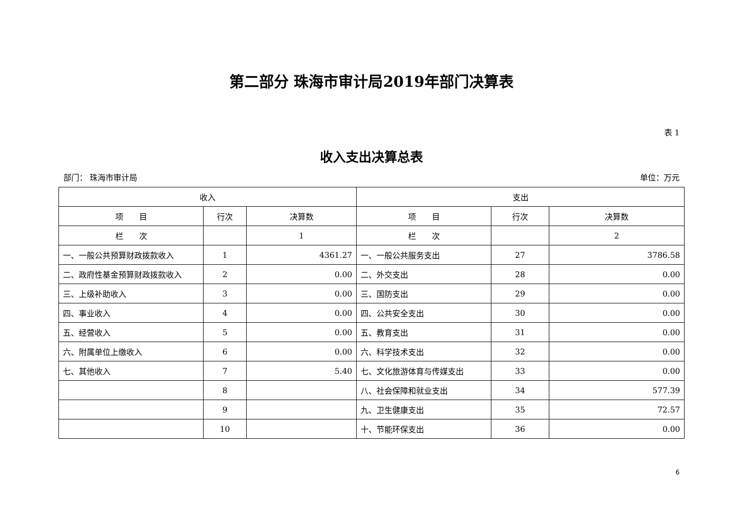第二部分 珠海市审计局2019年部门决算表
表 1
收入支出决算总表
部门： 珠海市审计局 单位：万元
| 收入 | | | 支出 | | |
| --- | --- | --- | --- | --- | --- |
| 项 目 | 行次 | 决算数 | 项 目 | 行次 | 决算数 |
| 栏 次 | | 1 | 栏 次 | | 2 |
| 一、一般公共预算财政拨款收入 | 1 | 4361.27 | 一、一般公共服务支出 | 27 | 3786.58 |
| 二、政府性基金预算财政拨款收入 | 2 | 0.00 | 二、外交支出 | 28 | 0.00 |
| 三、上级补助收入 | 3 | 0.00 | 三、国防支出 | 29 | 0.00 |
| 四、事业收入 | 4 | 0.00 | 四、公共安全支出 | 30 | 0.00 |
| 五、经营收入 | 5 | 0.00 | 五、教育支出 | 31 | 0.00 |
| 六、附属单位上缴收入 | 6 | 0.00 | 六、科学技术支出 | 32 | 0.00 |
| 七、其他收入 | 7 | 5.40 | 七、文化旅游体育与传媒支出 | 33 | 0.00 |
| | 8 | | 八、社会保障和就业支出 | 34 | 577.39 |
| | 9 | | 九、卫生健康支出 | 35 | 72.57 |
| | 10 | | 十、节能环保支出 | 36 | 0.00 |
6